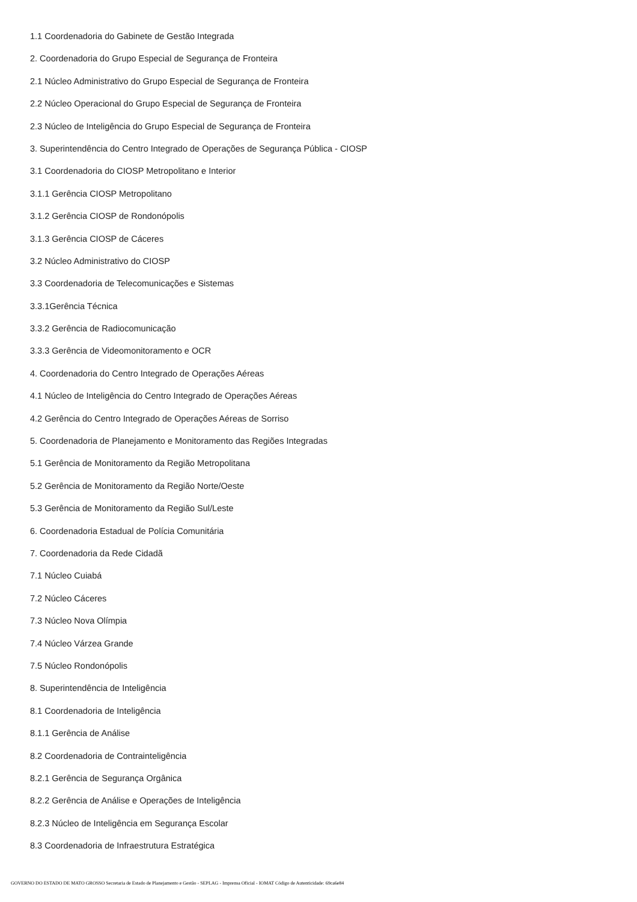1.1 Coordenadoria do Gabinete de Gestão Integrada
2. Coordenadoria do Grupo Especial de Segurança de Fronteira
2.1 Núcleo Administrativo do Grupo Especial de Segurança de Fronteira
2.2 Núcleo Operacional do Grupo Especial de Segurança de Fronteira
2.3 Núcleo de Inteligência do Grupo Especial de Segurança de Fronteira
3. Superintendência do Centro Integrado de Operações de Segurança Pública - CIOSP
3.1 Coordenadoria do CIOSP Metropolitano e Interior
3.1.1 Gerência CIOSP Metropolitano
3.1.2 Gerência CIOSP de Rondonópolis
3.1.3 Gerência CIOSP de Cáceres
3.2 Núcleo Administrativo do CIOSP
3.3 Coordenadoria de Telecomunicações e Sistemas
3.3.1Gerência Técnica
3.3.2 Gerência de Radiocomunicação
3.3.3 Gerência de Videomonitoramento e OCR
4. Coordenadoria do Centro Integrado de Operações Aéreas
4.1 Núcleo de Inteligência do Centro Integrado de Operações Aéreas
4.2 Gerência do Centro Integrado de Operações Aéreas de Sorriso
5. Coordenadoria de Planejamento e Monitoramento das Regiões Integradas
5.1 Gerência de Monitoramento da Região Metropolitana
5.2 Gerência de Monitoramento da Região Norte/Oeste
5.3 Gerência de Monitoramento da Região Sul/Leste
6. Coordenadoria Estadual de Polícia Comunitária
7. Coordenadoria da Rede Cidadã
7.1 Núcleo Cuiabá
7.2 Núcleo Cáceres
7.3 Núcleo Nova Olímpia
7.4 Núcleo Várzea Grande
7.5 Núcleo Rondonópolis
8. Superintendência de Inteligência
8.1 Coordenadoria de Inteligência
8.1.1 Gerência de Análise
8.2 Coordenadoria de Contrainteligência
8.2.1 Gerência de Segurança Orgânica
8.2.2 Gerência de Análise e Operações de Inteligência
8.2.3 Núcleo de Inteligência em Segurança Escolar
8.3 Coordenadoria de Infraestrutura Estratégica
GOVERNO DO ESTADO DE MATO GROSSO Secretaria de Estado de Planejamento e Gestão - SEPLAG - Imprensa Oficial - IOMAT Código de Autenticidade: 69ca6e84